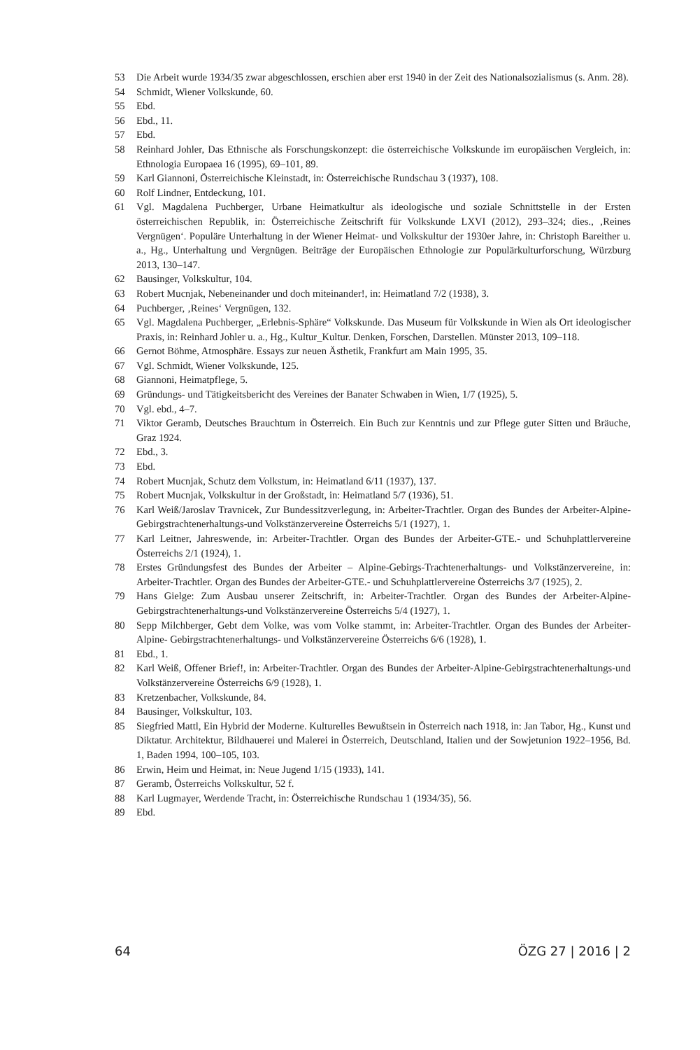53 Die Arbeit wurde 1934/35 zwar abgeschlossen, erschien aber erst 1940 in der Zeit des Nationalsozialismus (s. Anm. 28).
54 Schmidt, Wiener Volkskunde, 60.
55 Ebd.
56 Ebd., 11.
57 Ebd.
58 Reinhard Johler, Das Ethnische als Forschungskonzept: die österreichische Volkskunde im europäischen Vergleich, in: Ethnologia Europaea 16 (1995), 69–101, 89.
59 Karl Giannoni, Österreichische Kleinstadt, in: Österreichische Rundschau 3 (1937), 108.
60 Rolf Lindner, Entdeckung, 101.
61 Vgl. Magdalena Puchberger, Urbane Heimatkultur als ideologische und soziale Schnittstelle in der Ersten österreichischen Republik, in: Österreichische Zeitschrift für Volkskunde LXVI (2012), 293–324; dies., ‚Reines Vergnügen‘. Populäre Unterhaltung in der Wiener Heimat- und Volkskultur der 1930er Jahre, in: Christoph Bareither u. a., Hg., Unterhaltung und Vergnügen. Beiträge der Europäischen Ethnologie zur Populärkulturforschung, Würzburg 2013, 130–147.
62 Bausinger, Volkskultur, 104.
63 Robert Mucnjak, Nebeneinander und doch miteinander!, in: Heimatland 7/2 (1938), 3.
64 Puchberger, ‚Reines‘ Vergnügen, 132.
65 Vgl. Magdalena Puchberger, „Erlebnis-Sphäre“ Volkskunde. Das Museum für Volkskunde in Wien als Ort ideologischer Praxis, in: Reinhard Johler u. a., Hg., Kultur_Kultur. Denken, Forschen, Darstellen. Münster 2013, 109–118.
66 Gernot Böhme, Atmosphäre. Essays zur neuen Ästhetik, Frankfurt am Main 1995, 35.
67 Vgl. Schmidt, Wiener Volkskunde, 125.
68 Giannoni, Heimatpflege, 5.
69 Gründungs- und Tätigkeitsbericht des Vereines der Banater Schwaben in Wien, 1/7 (1925), 5.
70 Vgl. ebd., 4–7.
71 Viktor Geramb, Deutsches Brauchtum in Österreich. Ein Buch zur Kenntnis und zur Pflege guter Sitten und Bräuche, Graz 1924.
72 Ebd., 3.
73 Ebd.
74 Robert Mucnjak, Schutz dem Volkstum, in: Heimatland 6/11 (1937), 137.
75 Robert Mucnjak, Volkskultur in der Großstadt, in: Heimatland 5/7 (1936), 51.
76 Karl Weiß/Jaroslav Travnicek, Zur Bundessitzverlegung, in: Arbeiter-Trachtler. Organ des Bundes der Arbeiter-Alpine-Gebirgstrachtenerhaltungs-und Volkstänzervereine Österreichs 5/1 (1927), 1.
77 Karl Leitner, Jahreswende, in: Arbeiter-Trachtler. Organ des Bundes der Arbeiter-GTE.- und Schuhplattlervereine Österreichs 2/1 (1924), 1.
78 Erstes Gründungsfest des Bundes der Arbeiter – Alpine-Gebirgs-Trachtenerhaltungs- und Volkstänzervereine, in: Arbeiter-Trachtler. Organ des Bundes der Arbeiter-GTE.- und Schuhplattlervereine Österreichs 3/7 (1925), 2.
79 Hans Gielge: Zum Ausbau unserer Zeitschrift, in: Arbeiter-Trachtler. Organ des Bundes der Arbeiter-Alpine-Gebirgstrachtenerhaltungs-und Volkstänzervereine Österreichs 5/4 (1927), 1.
80 Sepp Milchberger, Gebt dem Volke, was vom Volke stammt, in: Arbeiter-Trachtler. Organ des Bundes der Arbeiter-Alpine- Gebirgstrachtenerhaltungs- und Volkstänzervereine Österreichs 6/6 (1928), 1.
81 Ebd., 1.
82 Karl Weiß, Offener Brief!, in: Arbeiter-Trachtler. Organ des Bundes der Arbeiter-Alpine-Gebirgstrachtenerhaltungs-und Volkstänzervereine Österreichs 6/9 (1928), 1.
83 Kretzenbacher, Volkskunde, 84.
84 Bausinger, Volkskultur, 103.
85 Siegfried Mattl, Ein Hybrid der Moderne. Kulturelles Bewußtsein in Österreich nach 1918, in: Jan Tabor, Hg., Kunst und Diktatur. Architektur, Bildhauerei und Malerei in Österreich, Deutschland, Italien und der Sowjetunion 1922–1956, Bd. 1, Baden 1994, 100–105, 103.
86 Erwin, Heim und Heimat, in: Neue Jugend 1/15 (1933), 141.
87 Geramb, Österreichs Volkskultur, 52 f.
88 Karl Lugmayer, Werdende Tracht, in: Österreichische Rundschau 1 (1934/35), 56.
89 Ebd.
64 ÖZG 27 | 2016 | 2